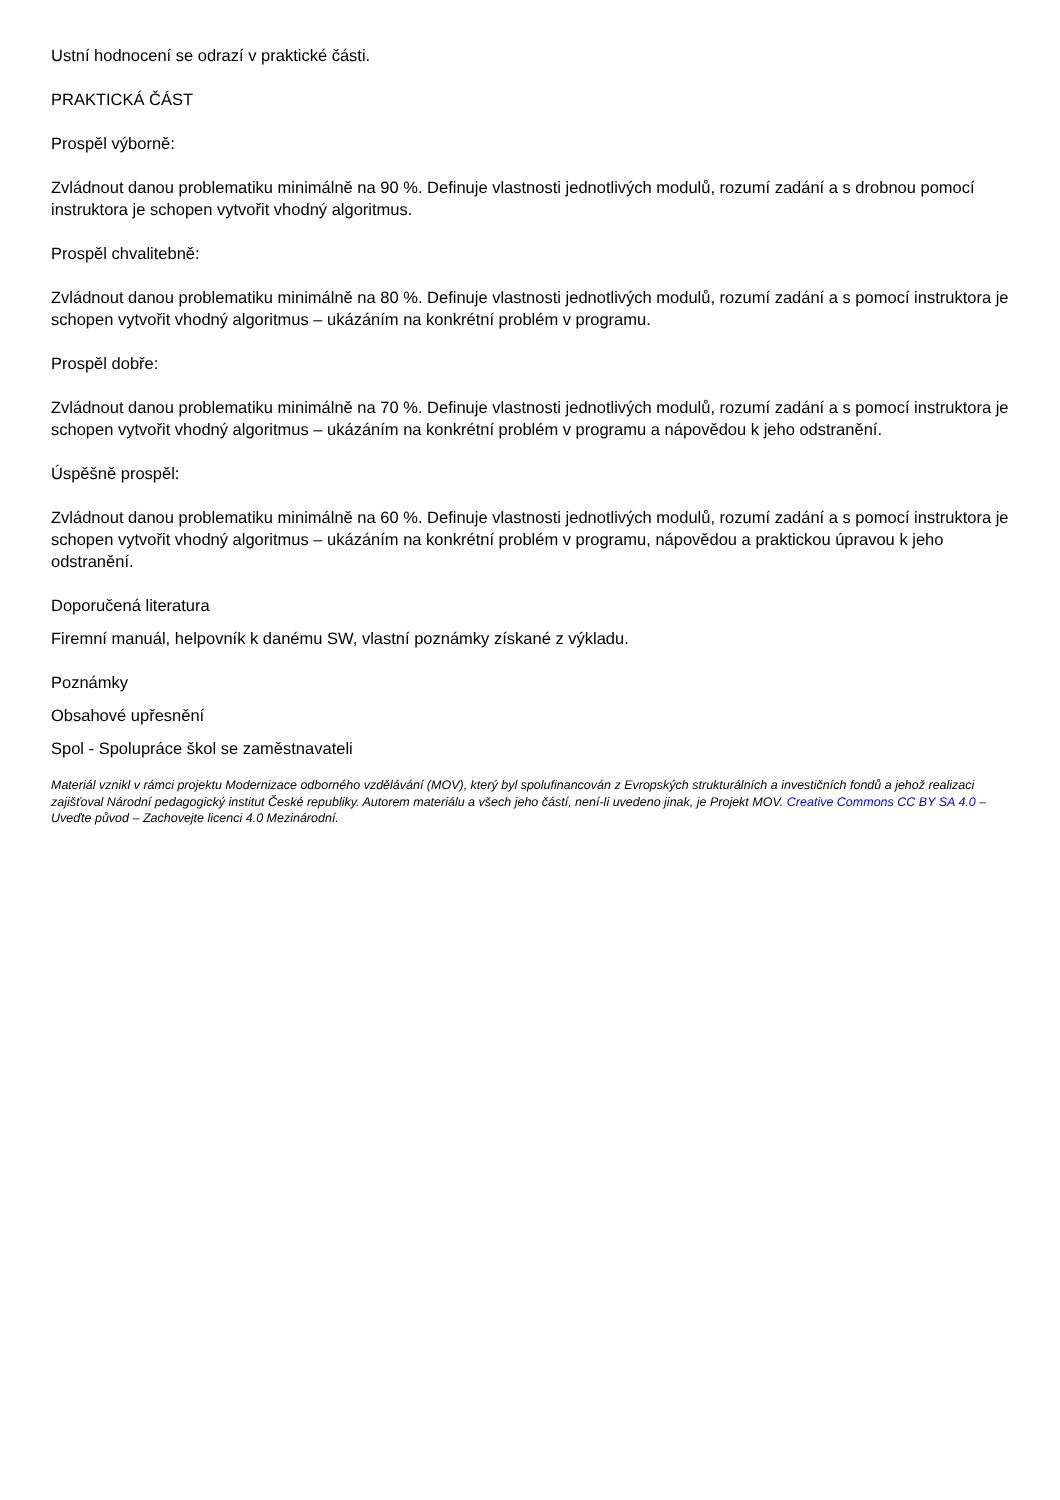Ustní hodnocení se odrazí v praktické části.
PRAKTICKÁ ČÁST
Prospěl výborně:
Zvládnout danou problematiku minimálně na 90 %. Definuje vlastnosti jednotlivých modulů, rozumí zadání a s drobnou pomocí instruktora je schopen vytvořit vhodný algoritmus.
Prospěl chvalitebně:
Zvládnout danou problematiku minimálně na 80 %. Definuje vlastnosti jednotlivých modulů, rozumí zadání a s pomocí instruktora je schopen vytvořit vhodný algoritmus – ukázáním na konkrétní problém v programu.
Prospěl dobře:
Zvládnout danou problematiku minimálně na 70 %. Definuje vlastnosti jednotlivých modulů, rozumí zadání a s pomocí instruktora je schopen vytvořit vhodný algoritmus – ukázáním na konkrétní problém v programu a nápovědou k jeho odstranění.
Úspěšně prospěl:
Zvládnout danou problematiku minimálně na 60 %. Definuje vlastnosti jednotlivých modulů, rozumí zadání a s pomocí instruktora je schopen vytvořit vhodný algoritmus – ukázáním na konkrétní problém v programu, nápovědou a praktickou úpravou k jeho odstranění.
Doporučená literatura
Firemní manuál, helpovník k danému SW, vlastní poznámky získané z výkladu.
Poznámky
Obsahové upřesnění
Spol - Spolupráce škol se zaměstnavateli
Materiál vznikl v rámci projektu Modernizace odborného vzdělávání (MOV), který byl spolufinancován z Evropských strukturálních a investičních fondů a jehož realizaci zajišťoval Národní pedagogický institut České republiky. Autorem materiálu a všech jeho částí, není-li uvedeno jinak, je Projekt MOV. Creative Commons CC BY SA 4.0 – Uveďte původ – Zachovejte licenci 4.0 Mezinárodní.